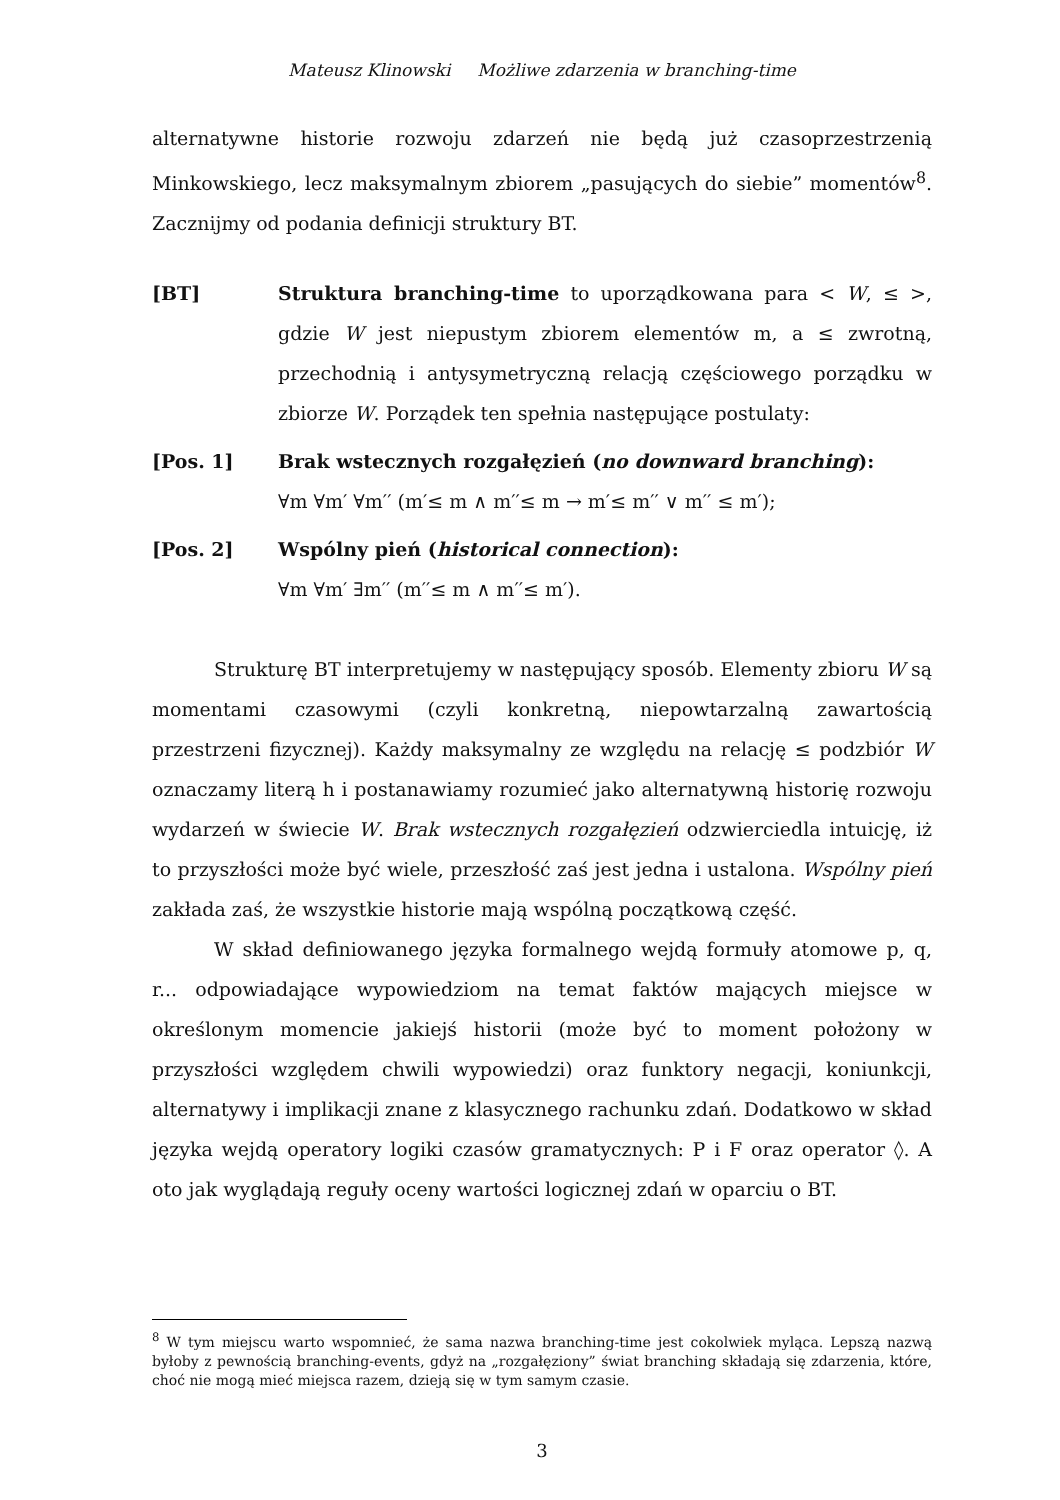Mateusz Klinowski Możliwe zdarzenia w branching-time
alternatywne historie rozwoju zdarzeń nie będą już czasoprzestrzenią Minkowskiego, lecz maksymalnym zbiorem „pasujących do siebie” momentów<sup>8</sup>. Zacznijmy od podania definicji struktury BT.
[BT] Struktura branching-time to uporządkowana para < W, ≤ >, gdzie W jest niepustym zbiorem elementów m, a ≤ zwrotną, przechodnią i antysymetryczną relacją częściowego porządku w zbiorze W. Porządek ten spełnia następujące postulaty:
[Pos. 1] Brak wstecznych rozgałęzień (no downward branching):
∀m ∀m′ ∀m′′ (m′≤ m ∧ m′′≤ m → m′≤ m′′ ∨ m′′ ≤ m′);
[Pos. 2] Wspólny pień (historical connection):
∀m ∀m′ ∃m′′ (m′′≤ m ∧ m′′≤ m′).
Strukturę BT interpretujemy w następujący sposób. Elementy zbioru W są momentami czasowymi (czyli konkretną, niepowtarzalną zawartością przestrzeni fizycznej). Każdy maksymalny ze względu na relację ≤ podzbiór W oznaczamy literą h i postanawiamy rozumieć jako alternatywną historię rozwoju wydarzeń w świecie W. Brak wstecznych rozgałęzień odzwierciedla intuicję, iż to przyszłości może być wiele, przeszłość zaś jest jedna i ustalona. Wspólny pień zakłada zaś, że wszystkie historie mają wspólną początkową część.
W skład definiowanego języka formalnego wejdą formuły atomowe p, q, r... odpowiadające wypowiedziom na temat faktów mających miejsce w określonym momencie jakiejś historii (może być to moment położony w przyszłości względem chwili wypowiedzi) oraz funktory negacji, koniunkcji, alternatywy i implikacji znane z klasycznego rachunku zdań. Dodatkowo w skład języka wejdą operatory logiki czasów gramatycznych: P i F oraz operator ◊. A oto jak wyglądają reguły oceny wartości logicznej zdań w oparciu o BT.
<sup>8</sup> W tym miejscu warto wspomnieć, że sama nazwa branching-time jest cokolwiek myląca. Lepszą nazwą byłoby z pewnością branching-events, gdyż na „rozgałęziony” świat branching składają się zdarzenia, które, choć nie mogą mieć miejsca razem, dzieją się w tym samym czasie.
3